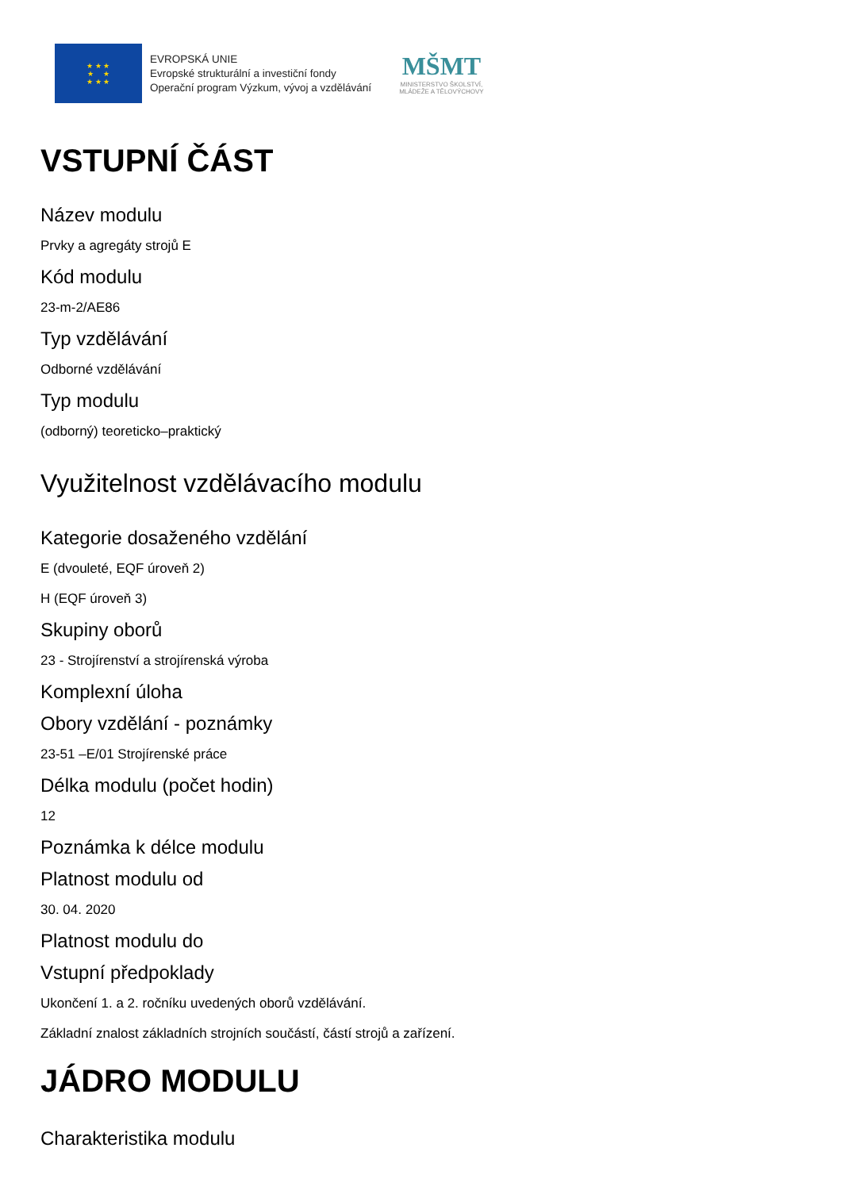★ ★ ★
★ ★
★ ★ ★
EVROPSKÁ UNIE
Evropské strukturální a investiční fondy
Operační program Výzkum, vývoj a vzdělávání
MŠMT
MINISTERSTVO ŠKOLSTVÍ,
MLÁDEŽE A TĚLOVÝCHOVY
VSTUPNÍ ČÁST
Název modulu
Prvky a agregáty strojů E
Kód modulu
23-m-2/AE86
Typ vzdělávání
Odborné vzdělávání
Typ modulu
(odborný) teoreticko–praktický
Využitelnost vzdělávacího modulu
Kategorie dosaženého vzdělání
E (dvouleté, EQF úroveň 2)
H (EQF úroveň 3)
Skupiny oborů
23 - Strojírenství a strojírenská výroba
Komplexní úloha
Obory vzdělání - poznámky
23-51 –E/01 Strojírenské práce
Délka modulu (počet hodin)
12
Poznámka k délce modulu
Platnost modulu od
30. 04. 2020
Platnost modulu do
Vstupní předpoklady
Ukončení 1. a 2. ročníku uvedených oborů vzdělávání.
Základní znalost základních strojních součástí, částí strojů a zařízení.
JÁDRO MODULU
Charakteristika modulu